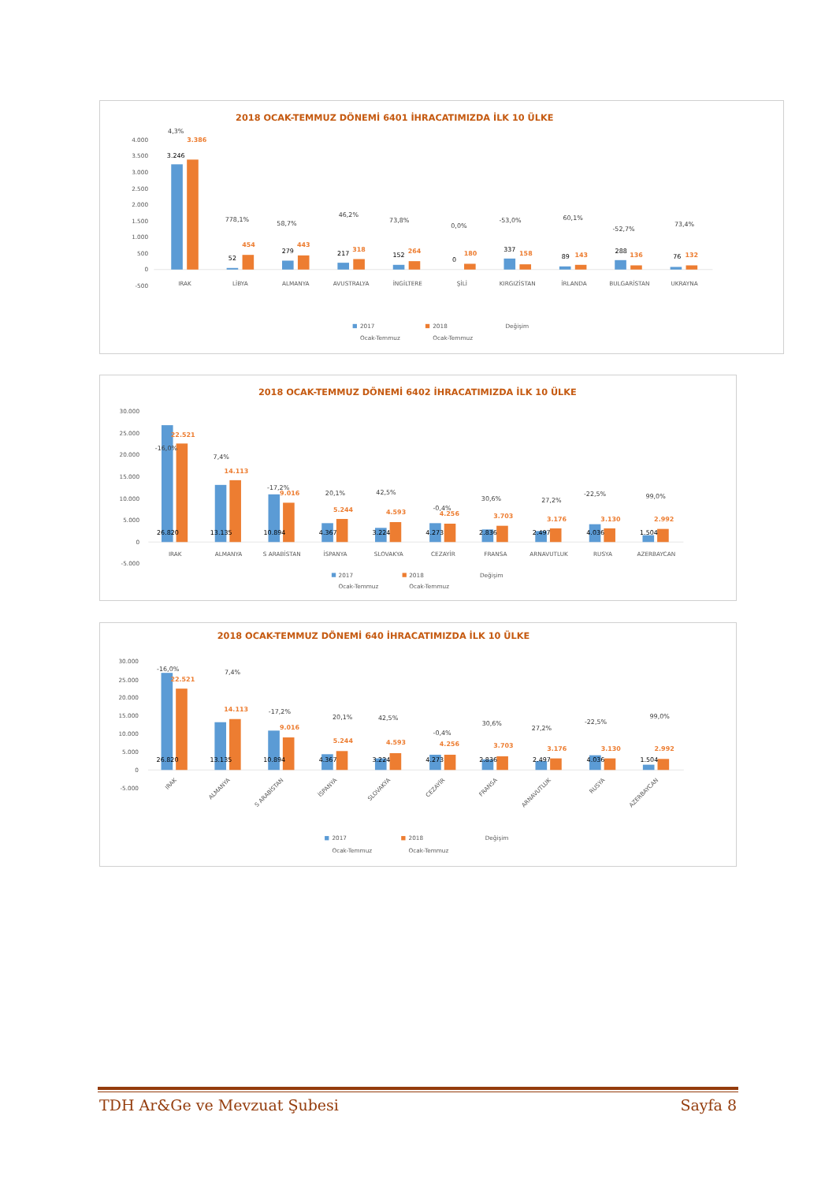2018 OCAK-TEMMUZ DÖNEMİ 6401 İHRACATIMIZDA İLK 10 ÜLKE
4.000
3.500
3.000
2.500
2.000
1.500
1.000
500
0
-500
3.246
52
279
217
152
0
337
89
288
76
3.386
454
443
318
264
180
158
143
136
132
4,3%
778,1%
58,7%
46,2%
73,8%
0,0%
-53,0%
60,1%
-52,7%
73,4%
IRAK
LİBYA
ALMANYA
AVUSTRALYA
İNGİLTERE
ŞİLİ
KIRGIZİSTAN
İRLANDA
BULGARİSTAN
UKRAYNA
2017
Ocak-Temmuz
2018
Ocak-Temmuz
Değişim
2018 OCAK-TEMMUZ DÖNEMİ 6402 İHRACATIMIZDA İLK 10 ÜLKE
30.000
25.000
20.000
15.000
10.000
5.000
0
-5.000
26.820
13.135
10.894
4.367
3.224
4.273
2.836
2.497
4.036
1.504
22.521
14.113
9.016
5.244
4.593
4.256
3.703
3.176
3.130
2.992
-16,0%
7,4%
-17,2%
20,1%
42,5%
-0,4%
30,6%
27,2%
-22,5%
99,0%
IRAK
ALMANYA
S ARABİSTAN
İSPANYA
SLOVAKYA
CEZAYİR
FRANSA
ARNAVUTLUK
RUSYA
AZERBAYCAN
2017
Ocak-Temmuz
2018
Ocak-Temmuz
Değişim
2018 OCAK-TEMMUZ DÖNEMİ 640 İHRACATIMIZDA İLK 10 ÜLKE
30.000
25.000
20.000
15.000
10.000
5.000
0
-5.000
26.820
13.135
10.894
4.367
3.224
4.273
2.836
2.497
4.036
1.504
22.521
14.113
9.016
5.244
4.593
4.256
3.703
3.176
3.130
2.992
-16,0%
7,4%
-17,2%
20,1%
42,5%
-0,4%
30,6%
27,2%
-22,5%
99,0%
IRAK
ALMANYA
S ARABİSTAN
İSPANYA
SLOVAKYA
CEZAYİR
FRANSA
ARNAVUTLUK
RUSYA
AZERBAYCAN
2017
Ocak-Temmuz
2018
Ocak-Temmuz
Değişim
TDH Ar&Ge ve Mevzuat Şubesi Sayfa 8